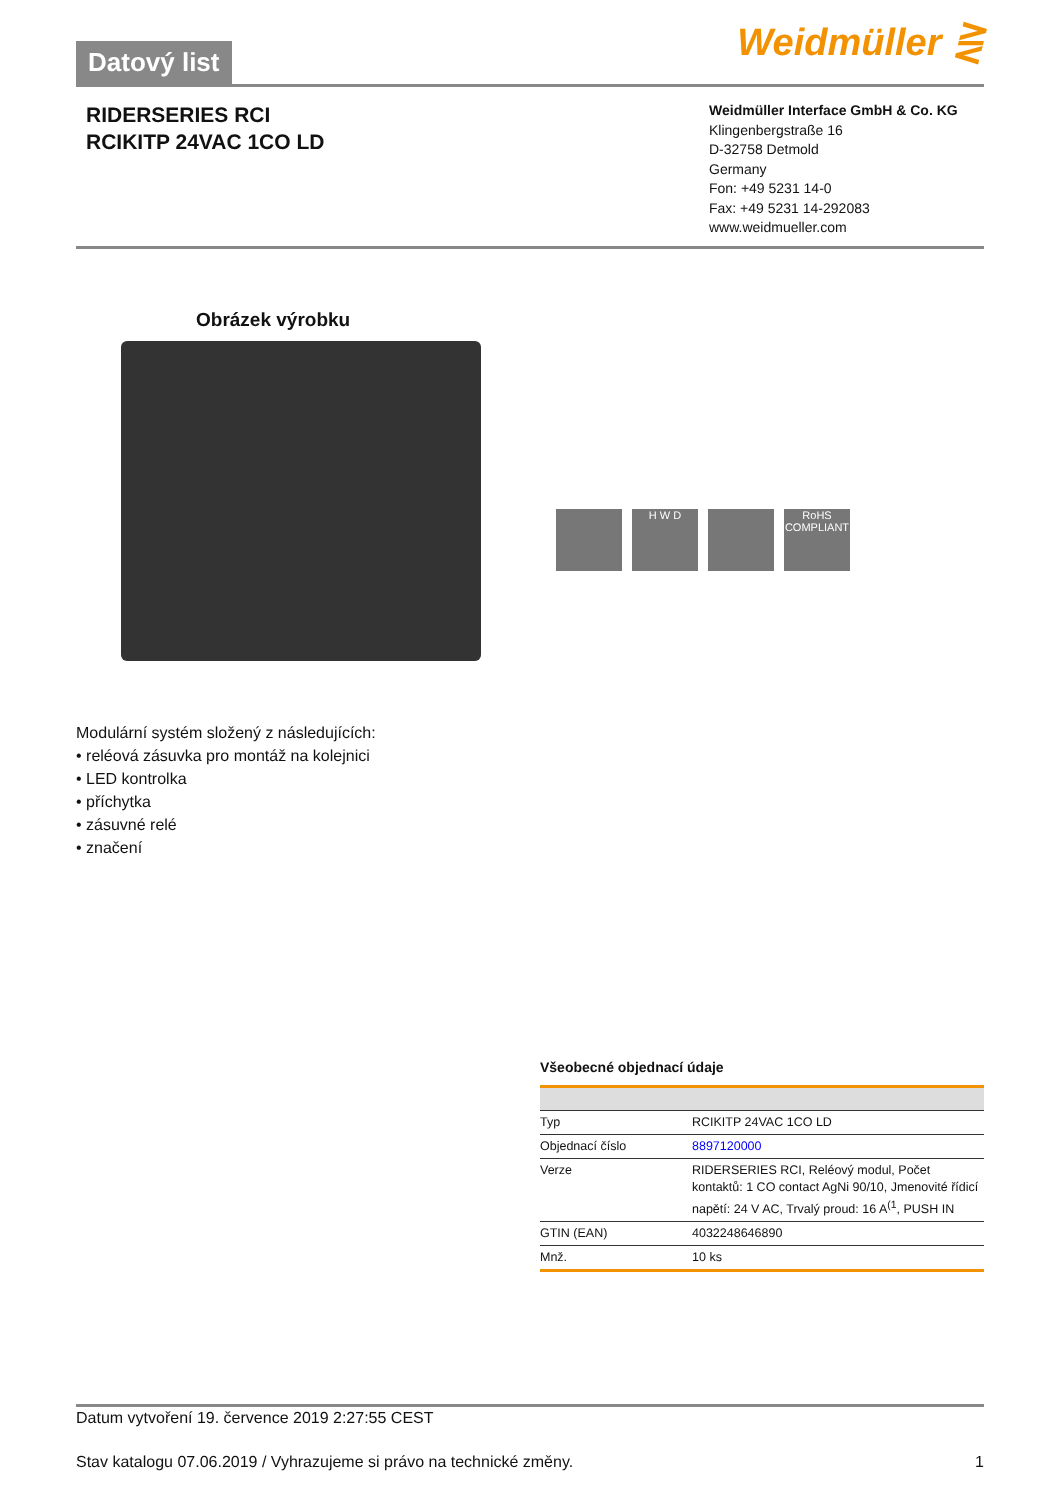Datový list
Weidmüller ⋛
RIDERSERIES RCI
RCIKITP 24VAC 1CO LD
Weidmüller Interface GmbH & Co. KG
Klingenbergstraße 16
D-32758 Detmold
Germany
Fon: +49 5231 14-0
Fax: +49 5231 14-292083
www.weidmueller.com
Obrázek výrobku
H W D RoHS COMPLIANT
Modulární systém složený z následujících:
• reléová zásuvka pro montáž na kolejnici
• LED kontrolka
• příchytka
• zásuvné relé
• značení
Všeobecné objednací údaje
| Typ | RCIKITP 24VAC 1CO LD |
| Objednací číslo | 8897120000 |
| Verze | RIDERSERIES RCI, Reléový modul, Počet kontaktů: 1 CO contact AgNi 90/10, Jmenovité řídicí napětí: 24 V AC, Trvalý proud: 16 A<sup>(1</sup>, PUSH IN |
| GTIN (EAN) | 4032248646890 |
| Mnž. | 10 ks |
Datum vytvoření 19. července 2019 2:27:55 CEST
Stav katalogu 07.06.2019 / Vyhrazujeme si právo na technické změny. 1